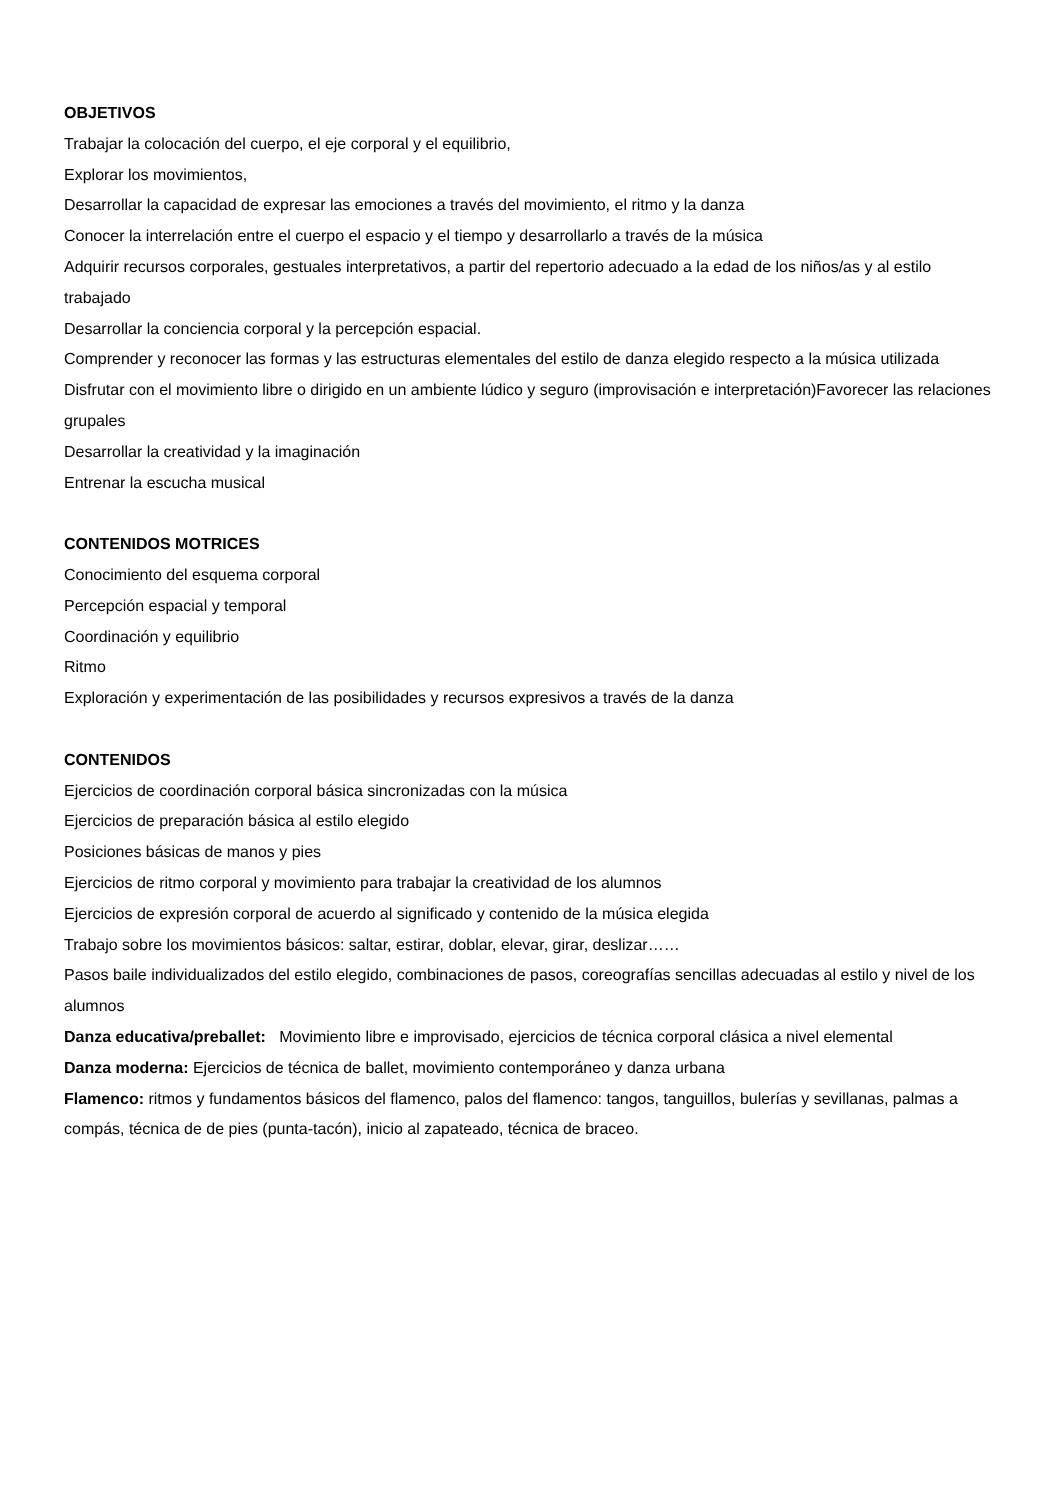OBJETIVOS
Trabajar la colocación del cuerpo, el eje corporal y el equilibrio,
Explorar los movimientos,
Desarrollar la capacidad de expresar las emociones a través del movimiento, el ritmo y la danza
Conocer la interrelación entre el cuerpo el espacio y el tiempo y desarrollarlo a través de la música
Adquirir recursos corporales, gestuales interpretativos, a partir del repertorio adecuado a la edad de los niños/as y al estilo trabajado
Desarrollar la conciencia corporal y la percepción espacial.
Comprender y reconocer las formas y las estructuras elementales del estilo de danza elegido respecto a la música utilizada
Disfrutar con el movimiento libre o dirigido en un ambiente lúdico y seguro (improvisación e interpretación)Favorecer las relaciones grupales
Desarrollar la creatividad y la imaginación
Entrenar la escucha musical
CONTENIDOS MOTRICES
Conocimiento del esquema corporal
Percepción espacial y temporal
Coordinación y equilibrio
Ritmo
Exploración y experimentación de las posibilidades y recursos expresivos a través de la danza
CONTENIDOS
Ejercicios de coordinación corporal básica sincronizadas con la música
Ejercicios de preparación básica al estilo elegido
Posiciones básicas de manos y pies
Ejercicios de ritmo corporal y movimiento para trabajar la creatividad de los alumnos
Ejercicios de expresión corporal de acuerdo al significado y contenido de la música elegida
Trabajo sobre los movimientos básicos: saltar, estirar, doblar, elevar, girar, deslizar……
Pasos baile individualizados del estilo elegido, combinaciones de pasos, coreografías sencillas adecuadas al estilo y nivel de los alumnos
Danza educativa/preballet: Movimiento libre e improvisado, ejercicios de técnica corporal clásica a nivel elemental
Danza moderna: Ejercicios de técnica de ballet, movimiento contemporáneo y danza urbana
Flamenco: ritmos y fundamentos básicos del flamenco, palos del flamenco: tangos, tanguillos, bulerías y sevillanas, palmas a compás, técnica de de pies (punta-tacón), inicio al zapateado, técnica de braceo.